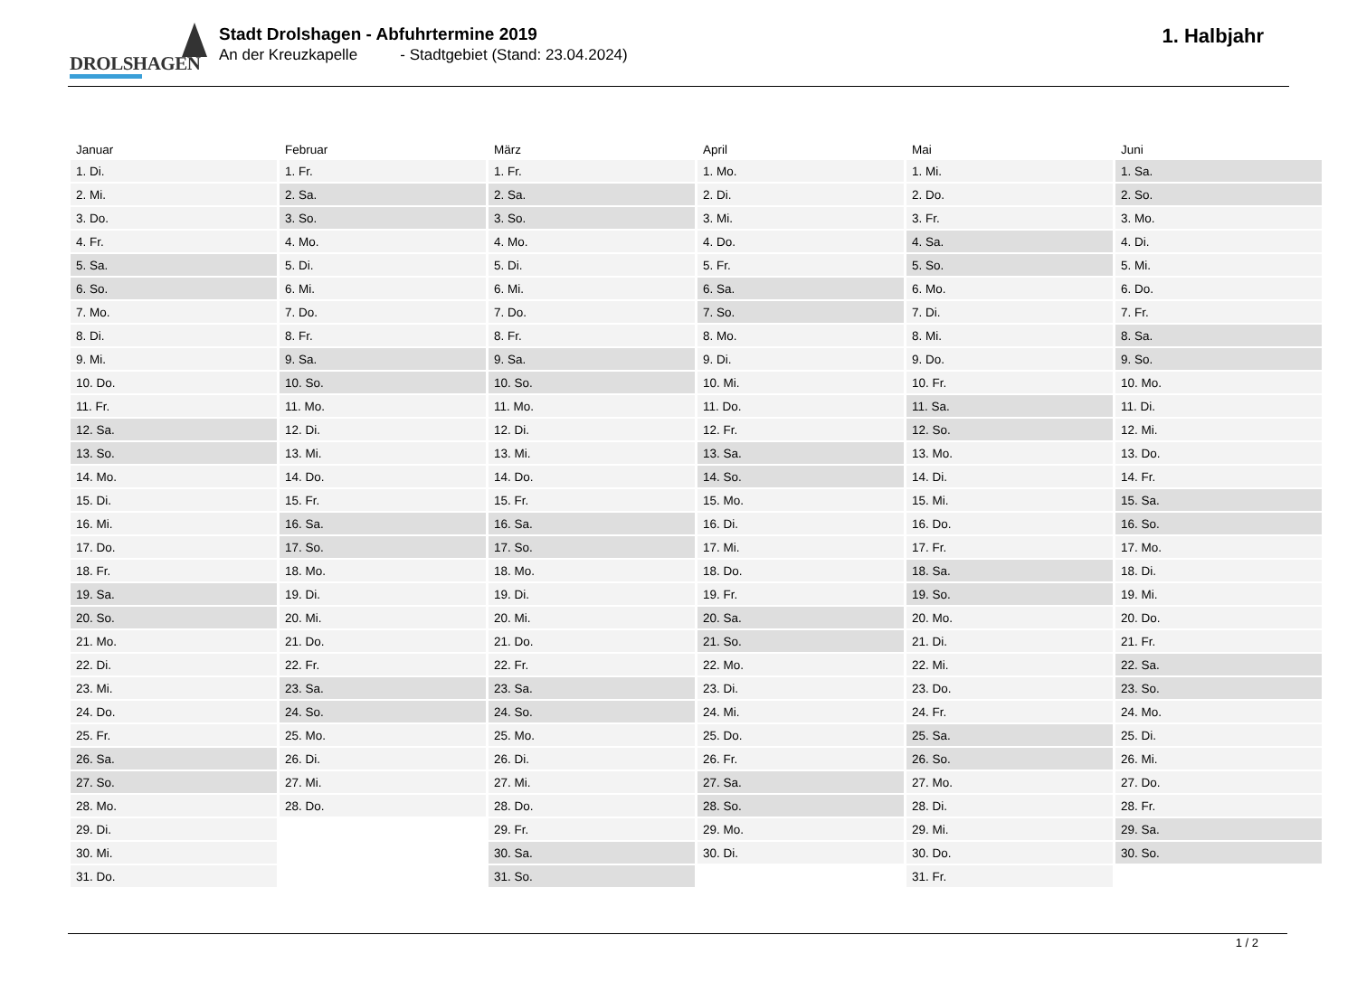DROLSHAGEN
Stadt Drolshagen - Abfuhrtermine 2019
An der Kreuzkapelle - Stadtgebiet (Stand: 23.04.2024)
1. Halbjahr
| Januar | Februar | März | April | Mai | Juni |
| --- | --- | --- | --- | --- | --- |
| 1. Di. | 1. Fr. | 1. Fr. | 1. Mo. | 1. Mi. | 1. Sa. |
| 2. Mi. | 2. Sa. | 2. Sa. | 2. Di. | 2. Do. | 2. So. |
| 3. Do. | 3. So. | 3. So. | 3. Mi. | 3. Fr. | 3. Mo. |
| 4. Fr. | 4. Mo. | 4. Mo. | 4. Do. | 4. Sa. | 4. Di. |
| 5. Sa. | 5. Di. | 5. Di. | 5. Fr. | 5. So. | 5. Mi. |
| 6. So. | 6. Mi. | 6. Mi. | 6. Sa. | 6. Mo. | 6. Do. |
| 7. Mo. | 7. Do. | 7. Do. | 7. So. | 7. Di. | 7. Fr. |
| 8. Di. | 8. Fr. | 8. Fr. | 8. Mo. | 8. Mi. | 8. Sa. |
| 9. Mi. | 9. Sa. | 9. Sa. | 9. Di. | 9. Do. | 9. So. |
| 10. Do. | 10. So. | 10. So. | 10. Mi. | 10. Fr. | 10. Mo. |
| 11. Fr. | 11. Mo. | 11. Mo. | 11. Do. | 11. Sa. | 11. Di. |
| 12. Sa. | 12. Di. | 12. Di. | 12. Fr. | 12. So. | 12. Mi. |
| 13. So. | 13. Mi. | 13. Mi. | 13. Sa. | 13. Mo. | 13. Do. |
| 14. Mo. | 14. Do. | 14. Do. | 14. So. | 14. Di. | 14. Fr. |
| 15. Di. | 15. Fr. | 15. Fr. | 15. Mo. | 15. Mi. | 15. Sa. |
| 16. Mi. | 16. Sa. | 16. Sa. | 16. Di. | 16. Do. | 16. So. |
| 17. Do. | 17. So. | 17. So. | 17. Mi. | 17. Fr. | 17. Mo. |
| 18. Fr. | 18. Mo. | 18. Mo. | 18. Do. | 18. Sa. | 18. Di. |
| 19. Sa. | 19. Di. | 19. Di. | 19. Fr. | 19. So. | 19. Mi. |
| 20. So. | 20. Mi. | 20. Mi. | 20. Sa. | 20. Mo. | 20. Do. |
| 21. Mo. | 21. Do. | 21. Do. | 21. So. | 21. Di. | 21. Fr. |
| 22. Di. | 22. Fr. | 22. Fr. | 22. Mo. | 22. Mi. | 22. Sa. |
| 23. Mi. | 23. Sa. | 23. Sa. | 23. Di. | 23. Do. | 23. So. |
| 24. Do. | 24. So. | 24. So. | 24. Mi. | 24. Fr. | 24. Mo. |
| 25. Fr. | 25. Mo. | 25. Mo. | 25. Do. | 25. Sa. | 25. Di. |
| 26. Sa. | 26. Di. | 26. Di. | 26. Fr. | 26. So. | 26. Mi. |
| 27. So. | 27. Mi. | 27. Mi. | 27. Sa. | 27. Mo. | 27. Do. |
| 28. Mo. | 28. Do. | 28. Do. | 28. So. | 28. Di. | 28. Fr. |
| 29. Di. | | 29. Fr. | 29. Mo. | 29. Mi. | 29. Sa. |
| 30. Mi. | | 30. Sa. | 30. Di. | 30. Do. | 30. So. |
| 31. Do. | | 31. So. | | 31. Fr. | |
1 / 2